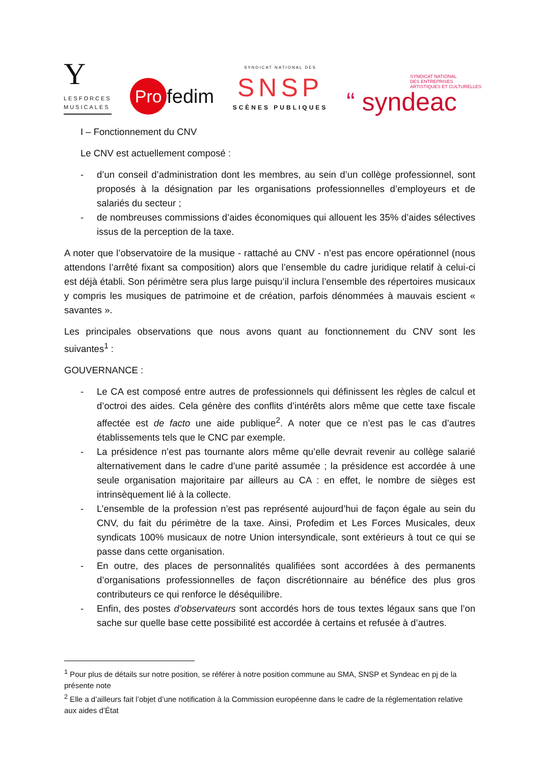Y
LESFORCES
MUSICALES
Pro fedim
SYNDICAT NATIONAL DES
SNSP
SCÈNES PUBLIQUES
SYNDICAT NATIONAL
DES ENTREPRISES
ARTISTIQUES ET CULTURELLES
“ syndeac
I – Fonctionnement du CNV
Le CNV est actuellement composé :
- d’un conseil d’administration dont les membres, au sein d’un collège professionnel, sont proposés à la désignation par les organisations professionnelles d’employeurs et de salariés du secteur ;
- de nombreuses commissions d’aides économiques qui allouent les 35% d’aides sélectives issus de la perception de la taxe.
A noter que l’observatoire de la musique - rattaché au CNV - n’est pas encore opérationnel (nous attendons l’arrêté fixant sa composition) alors que l’ensemble du cadre juridique relatif à celui-ci est déjà établi. Son périmètre sera plus large puisqu’il inclura l’ensemble des répertoires musicaux y compris les musiques de patrimoine et de création, parfois dénommées à mauvais escient « savantes ».
Les principales observations que nous avons quant au fonctionnement du CNV sont les suivantes<sup>1</sup> :
GOUVERNANCE :
- Le CA est composé entre autres de professionnels qui définissent les règles de calcul et d’octroi des aides. Cela génère des conflits d’intérêts alors même que cette taxe fiscale affectée est de facto une aide publique<sup>2</sup>. A noter que ce n’est pas le cas d’autres établissements tels que le CNC par exemple.
- La présidence n’est pas tournante alors même qu’elle devrait revenir au collège salarié alternativement dans le cadre d’une parité assumée ; la présidence est accordée à une seule organisation majoritaire par ailleurs au CA : en effet, le nombre de sièges est intrinsèquement lié à la collecte.
- L’ensemble de la profession n’est pas représenté aujourd’hui de façon égale au sein du CNV, du fait du périmètre de la taxe. Ainsi, Profedim et Les Forces Musicales, deux syndicats 100% musicaux de notre Union intersyndicale, sont extérieurs à tout ce qui se passe dans cette organisation.
- En outre, des places de personnalités qualifiées sont accordées à des permanents d’organisations professionnelles de façon discrétionnaire au bénéfice des plus gros contributeurs ce qui renforce le déséquilibre.
- Enfin, des postes d’observateurs sont accordés hors de tous textes légaux sans que l’on sache sur quelle base cette possibilité est accordée à certains et refusée à d’autres.
<sup>1</sup> Pour plus de détails sur notre position, se référer à notre position commune au SMA, SNSP et Syndeac en pj de la présente note
<sup>2</sup> Elle a d’ailleurs fait l’objet d’une notification à la Commission européenne dans le cadre de la réglementation relative aux aides d’État